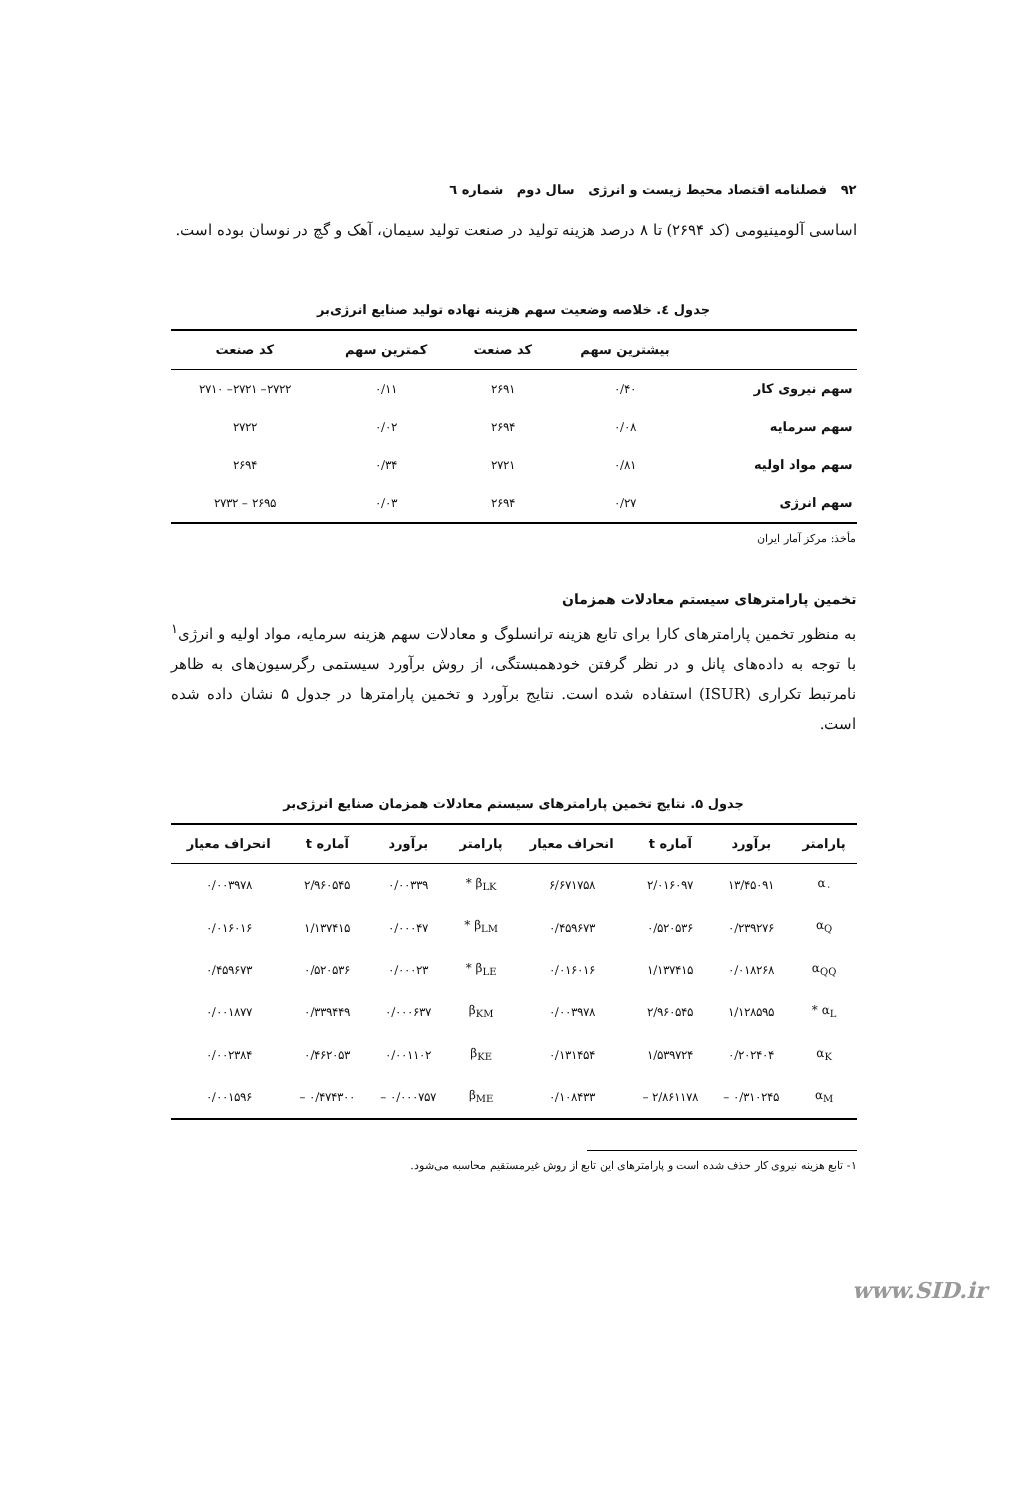۹۲ فصلنامه اقتصاد محیط زیست و انرژی سال دوم شماره ٦
اساسی آلومینیومی (کد ۲۶۹۴) تا ۸ درصد هزینه تولید در صنعت تولید سیمان، آهک و گچ در نوسان بوده است.
جدول ٤. خلاصه وضعیت سهم هزینه نهاده تولید صنایع انرژی‌بر
| | بیشترین سهم | کد صنعت | کمترین سهم | کد صنعت |
| --- | --- | --- | --- | --- |
| سهم نیروی کار | ۰/۴۰ | ۲۶۹۱ | ۰/۱۱ | ۲۷۲۲– ۲۷۲۱– ۲۷۱۰ |
| سهم سرمایه | ۰/۰۸ | ۲۶۹۴ | ۰/۰۲ | ۲۷۲۲ |
| سهم مواد اولیه | ۰/۸۱ | ۲۷۲۱ | ۰/۳۴ | ۲۶۹۴ |
| سهم انرژی | ۰/۲۷ | ۲۶۹۴ | ۰/۰۳ | ۲۶۹۵ – ۲۷۳۲ |
مأخذ: مرکز آمار ایران
تخمین پارامترهای سیستم معادلات همزمان
به منظور تخمین پارامترهای کارا برای تابع هزینه ترانسلوگ و معادلات سهم هزینه سرمایه، مواد اولیه و انرژی<sup>۱</sup> با توجه به داده‌های پانل و در نظر گرفتن خودهمبستگی، از روش برآورد سیستمی رگرسیون‌های به ظاهر نامرتبط تکراری (ISUR) استفاده شده است. نتایج برآورد و تخمین پارامترها در جدول ۵ نشان داده شده است.
جدول ۵. نتایج تخمین پارامترهای سیستم معادلات همزمان صنایع انرژی‌بر
| پارامتر | برآورد | آماره t | انحراف معیار | پارامتر | برآورد | آماره t | انحراف معیار |
| --- | --- | --- | --- | --- | --- | --- | --- |
| α<sub>۰</sub> | ۱۳/۴۵۰۹۱ | ۲/۰۱۶۰۹۷ | ۶/۶۷۱۷۵۸ | β<sub>LK</sub> * | ۰/۰۰۳۳۹ | ۲/۹۶۰۵۴۵ | ۰/۰۰۳۹۷۸ |
| α<sub>Q</sub> | ۰/۲۳۹۲۷۶ | ۰/۵۲۰۵۳۶ | ۰/۴۵۹۶۷۳ | β<sub>LM</sub> * | ۰/۰۰۰۴۷ | ۱/۱۳۷۴۱۵ | ۰/۰۱۶۰۱۶ |
| α<sub>QQ</sub> | ۰/۰۱۸۲۶۸ | ۱/۱۳۷۴۱۵ | ۰/۰۱۶۰۱۶ | β<sub>LE</sub> * | ۰/۰۰۰۲۳ | ۰/۵۲۰۵۳۶ | ۰/۴۵۹۶۷۳ |
| α<sub>L</sub> * | ۱/۱۲۸۵۹۵ | ۲/۹۶۰۵۴۵ | ۰/۰۰۳۹۷۸ | β<sub>KM</sub> | ۰/۰۰۰۶۳۷ | ۰/۳۳۹۴۴۹ | ۰/۰۰۱۸۷۷ |
| α<sub>K</sub> | ۰/۲۰۲۴۰۴ | ۱/۵۳۹۷۲۴ | ۰/۱۳۱۴۵۴ | β<sub>KE</sub> | ۰/۰۰۱۱۰۲ | ۰/۴۶۲۰۵۳ | ۰/۰۰۲۳۸۴ |
| α<sub>M</sub> | ۰/۳۱۰۲۴۵ – | ۲/۸۶۱۱۷۸ – | ۰/۱۰۸۴۳۳ | β<sub>ME</sub> | ۰/۰۰۰۷۵۷ – | ۰/۴۷۴۳۰۰ – | ۰/۰۰۱۵۹۶ |
۱- تابع هزینه نیروی کار حذف شده است و پارامترهای این تابع از روش غیرمستقیم محاسبه می‌شود.
www.SID.ir